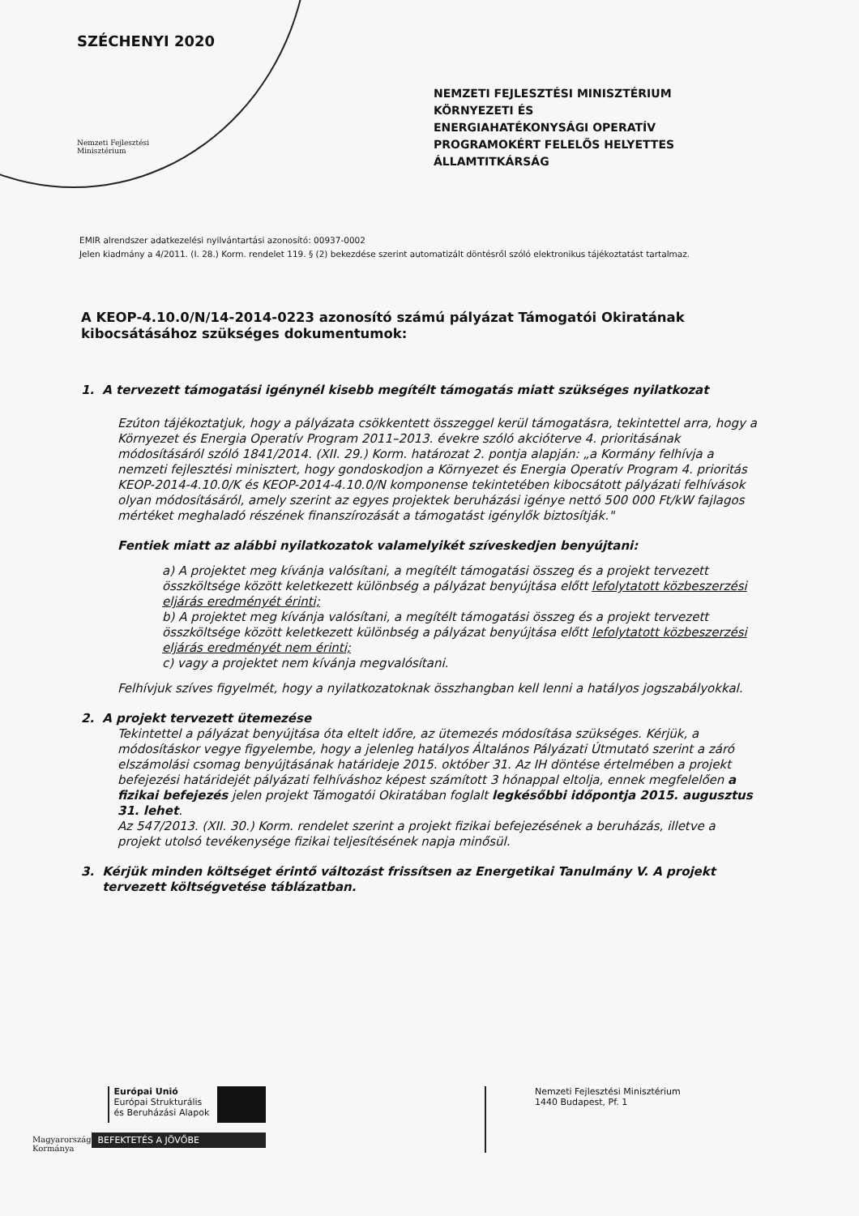SZÉCHENYI 2020
Nemzeti Fejlesztési
Minisztérium
NEMZETI FEJLESZTÉSI MINISZTÉRIUM
KÖRNYEZETI ÉS
ENERGIAHATÉKONYSÁGI OPERATÍV
PROGRAMOKÉRT FELELŐS HELYETTES
ÁLLAMTITKÁRSÁG
EMIR alrendszer adatkezelési nyilvántartási azonosító: 00937-0002
Jelen kiadmány a 4/2011. (I. 28.) Korm. rendelet 119. § (2) bekezdése szerint automatizált döntésről szóló elektronikus tájékoztatást tartalmaz.
A KEOP-4.10.0/N/14-2014-0223 azonosító számú pályázat Támogatói Okiratának kibocsátásához szükséges dokumentumok:
1. A tervezett támogatási igénynél kisebb megítélt támogatás miatt szükséges nyilatkozat
Ezúton tájékoztatjuk, hogy a pályázata csökkentett összeggel kerül támogatásra, tekintettel arra, hogy a Környezet és Energia Operatív Program 2011–2013. évekre szóló akcióterve 4. prioritásának módosításáról szóló 1841/2014. (XII. 29.) Korm. határozat 2. pontja alapján: „a Kormány felhívja a nemzeti fejlesztési minisztert, hogy gondoskodjon a Környezet és Energia Operatív Program 4. prioritás KEOP-2014-4.10.0/K és KEOP-2014-4.10.0/N komponense tekintetében kibocsátott pályázati felhívások olyan módosításáról, amely szerint az egyes projektek beruházási igénye nettó 500 000 Ft/kW fajlagos mértéket meghaladó részének finanszírozását a támogatást igénylők biztosítják."
Fentiek miatt az alábbi nyilatkozatok valamelyikét szíveskedjen benyújtani:
a) A projektet meg kívánja valósítani, a megítélt támogatási összeg és a projekt tervezett összköltsége között keletkezett különbség a pályázat benyújtása előtt lefolytatott közbeszerzési eljárás eredményét érinti;
b) A projektet meg kívánja valósítani, a megítélt támogatási összeg és a projekt tervezett összköltsége között keletkezett különbség a pályázat benyújtása előtt lefolytatott közbeszerzési eljárás eredményét nem érinti;
c) vagy a projektet nem kívánja megvalósítani.
Felhívjuk szíves figyelmét, hogy a nyilatkozatoknak összhangban kell lenni a hatályos jogszabályokkal.
2. A projekt tervezett ütemezése
Tekintettel a pályázat benyújtása óta eltelt időre, az ütemezés módosítása szükséges. Kérjük, a módosításkor vegye figyelembe, hogy a jelenleg hatályos Általános Pályázati Útmutató szerint a záró elszámolási csomag benyújtásának határideje 2015. október 31. Az IH döntése értelmében a projekt befejezési határidejét pályázati felhíváshoz képest számított 3 hónappal eltolja, ennek megfelelően a fizikai befejezés jelen projekt Támogatói Okiratában foglalt legkésőbbi időpontja 2015. augusztus 31. lehet.
Az 547/2013. (XII. 30.) Korm. rendelet szerint a projekt fizikai befejezésének a beruházás, illetve a projekt utolsó tevékenysége fizikai teljesítésének napja minősül.
3. Kérjük minden költséget érintő változást frissítsen az Energetikai Tanulmány V. A projekt tervezett költségvetése táblázatban.
Magyarország
Kormánya
Európai Unió
Európai Strukturális
és Beruházási Alapok
BEFEKTETÉS A JÖVŐBE
Nemzeti Fejlesztési Minisztérium
1440 Budapest, Pf. 1